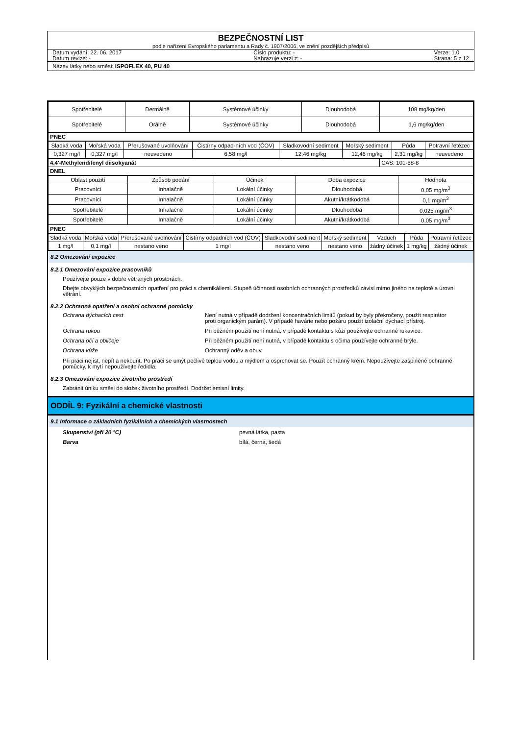BEZPEČNOSTNÍ LIST
podle nařízení Evropského parlamentu a Rady č. 1907/2006, ve znění pozdějších předpisů
Datum vydání: 22. 06. 2017
Datum revize: -
Číslo produktu: -
Nahrazuje verzi z: -
Verze: 1.0
Strana: 5 z 12
Název látky nebo směsi: ISPOFLEX 40, PU 40
| Spotřebitelé | Dermálně | Systémové účinky | Dlouhodobá | 108 mg/kg/den |
| Spotřebitelé | Orálně | Systémové účinky | Dlouhodobá | 1,6 mg/kg/den |
| PNEC |
| Sladká voda | Mořská voda | Přerušované uvolňování | Čistírny odpad-ních vod (ČOV) | Sladkovodní sediment | Mořský sediment | Půda | Potravní řetězec |
| --- | --- | --- | --- | --- | --- | --- | --- |
| 0,327 mg/l | 0,327 mg/l | neuvedeno | 6,58 mg/l | 12,46 mg/kg | 12,46 mg/kg | 2,31 mg/kg | neuvedeno |
| 4,4'-Methylendifenyl diisokyanát | CAS: 101-68-8 |
| DNEL | |
| Oblast použití | Způsob podání | Účinek | Doba expozice | Hodnota |
| --- | --- | --- | --- | --- |
| Pracovníci | Inhalačně | Lokální účinky | Dlouhodobá | 0,05 mg/m<sup>3</sup> |
| Pracovníci | Inhalačně | Lokální účinky | Akutní/krátkodobá | 0,1 mg/m<sup>3</sup> |
| Spotřebitelé | Inhalačně | Lokální účinky | Dlouhodobá | 0,025 mg/m<sup>3</sup> |
| Spotřebitelé | Inhalačně | Lokální účinky | Akutní/krátkodobá | 0,05 mg/m<sup>3</sup> |
| PNEC | | | | |
| Sladká voda | Mořská voda | Přerušované uvolňování | Čistírny odpadních vod (ČOV) | Sladkovodní sediment | Mořský sediment | Vzduch | Půda | Potravní řetězec |
| --- | --- | --- | --- | --- | --- | --- | --- | --- |
| 1 mg/l | 0,1 mg/l | nestano veno | 1 mg/l | nestano veno | nestano veno | žádný účinek | 1 mg/kg | žádný účinek |
8.2 Omezování expozice
8.2.1 Omezování expozice pracovníků
Používejte pouze v dobře větraných prostorách.
Dbejte obvyklých bezpečnostních opatření pro práci s chemikáliemi. Stupeň účinnosti osobních ochranných prostředků závisí mimo jiného na teplotě a úrovni větrání.
8.2.2 Ochranná opatření a osobní ochranné pomůcky
Ochrana dýchacích cest Není nutná v případě dodržení koncentračních limitů (pokud by byly překročeny, použít respirátor proti organickým parám). V případě havárie nebo požáru použít izolační dýchací přístroj.
Ochrana rukou Při běžném použití není nutná, v případě kontaktu s kůží používejte ochranné rukavice.
Ochrana očí a obličeje Při běžném použití není nutná, v případě kontaktu s očima používejte ochranné brýle.
Ochrana kůže Ochranný oděv a obuv.
Při práci nejíst, nepít a nekouřit. Po práci se umýt pečlivě teplou vodou a mýdlem a osprchovat se. Použít ochranný krém. Nepoužívejte zašpiněné ochranné pomůcky, k mytí nepoužívejte ředidla.
8.2.3 Omezování expozice životního prostředí
Zabránit úniku směsi do složek životního prostředí. Dodržet emisní limity.
ODDÍL 9: Fyzikální a chemické vlastnosti
9.1 Informace o základních fyzikálních a chemických vlastnostech
Skupenství (při 20 °C) pevná látka, pasta
Barva bílá, černá, šedá